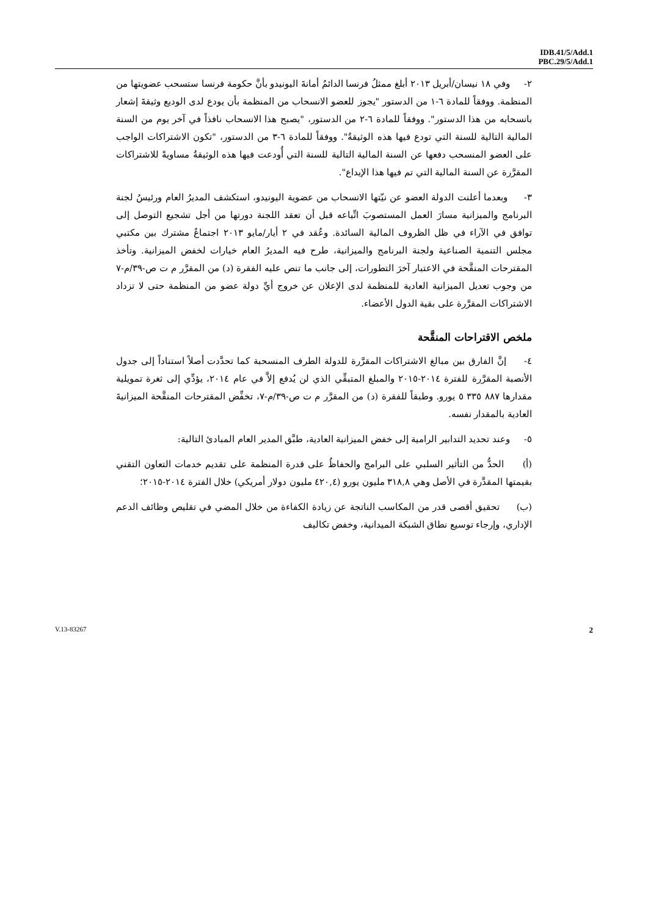IDB.41/5/Add.1
PBC.29/5/Add.1
٢- وفي ١٨ نيسان/أبريل ٢٠١٣ أبلغ ممثلُ فرنسا الدائمُ أمانةَ اليونيدو بأنَّ حكومة فرنسا ستسحب عضويتها من المنظمة. ووفقاً للمادة ٦-١ من الدستور "يجوز للعضو الانسحاب من المنظمة بأن يودع لدى الوديع وثيقةَ إشعار بانسحابه من هذا الدستور". ووفقاً للمادة ٦-٢ من الدستور، "يصبح هذا الانسحاب نافذاً في آخر يوم من السنة المالية التالية للسنة التي تودع فيها هذه الوثيقةُ". ووفقاً للمادة ٦-٣ من الدستور، "تكون الاشتراكات الواجب على العضو المنسحب دفعها عن السنة المالية التالية للسنة التي أُودعت فيها هذه الوثيقةُ مساويةً للاشتراكات المقرَّرة عن السنة المالية التي تم فيها هذا الإيداع".
٣- وبعدما أعلنت الدولة العضو عن نيّتها الانسحاب من عضوية اليونيدو، استكشف المديرُ العام ورئيسُ لجنة البرنامج والميزانية مسارَ العمل المستصوبَ اتِّباعه قبل أن تعقد اللجنة دورتها من أجل تشجيع التوصل إلى توافق في الآراء في ظل الظروف المالية السائدة. وعُقد في ٢ أيار/مايو ٢٠١٣ اجتماعٌ مشترك بين مكتبي مجلس التنمية الصناعية ولجنة البرنامج والميزانية، طرح فيه المديرُ العام خيارات لخفض الميزانية. وتأخذ المقترحات المنقَّحة في الاعتبار آخرَ التطورات، إلى جانب ما تنص عليه الفقرة (د) من المقرَّر م ت ص-٣٩/م-٧ من وجوب تعديل الميزانية العادية للمنظمة لدى الإعلان عن خروج أيِّ دولة عضو من المنظمة حتى لا تزداد الاشتراكات المقرَّرة على بقية الدول الأعضاء.
ملخص الاقتراحات المنقَّحة
٤- إنَّ الفارق بين مبالغ الاشتراكات المقرَّرة للدولة الطرف المنسحبة كما تحدَّدت أصلاً استناداً إلى جدول الأنصبة المقرَّرة للفترة ٢٠١٤-٢٠١٥ والمبلغ المتبقِّي الذي لن يُدفع إلاَّ في عام ٢٠١٤، يؤدِّي إلى ثغرة تمويلية مقدارها ٨٨٧ ٣٣٥ ٥ يورو. وطبقاً للفقرة (د) من المقرَّر م ت ص-٣٩/م-٧، تخفِّض المقترحات المنقَّحة الميزانيةَ العادية بالمقدار نفسه.
٥- وعند تحديد التدابير الرامية إلى خفض الميزانية العادية، طبَّق المدير العام المبادئ التالية:
(أ) الحدُّ من التأثير السلبي على البرامج والحفاظُ على قدرة المنظمة على تقديم خدمات التعاون التقني بقيمتها المقدَّرة في الأصل وهي ٣١٨,٨ مليون يورو (٤٢٠,٤ مليون دولار أمريكي) خلال الفترة ٢٠١٤-٢٠١٥؛
(ب) تحقيق أقصى قدر من المكاسب الناتجة عن زيادة الكفاءة من خلال المضي في تقليص وظائف الدعم الإداري، وإرجاء توسيع نطاق الشبكة الميدانية، وخفض تكاليف
V.13-83267 2